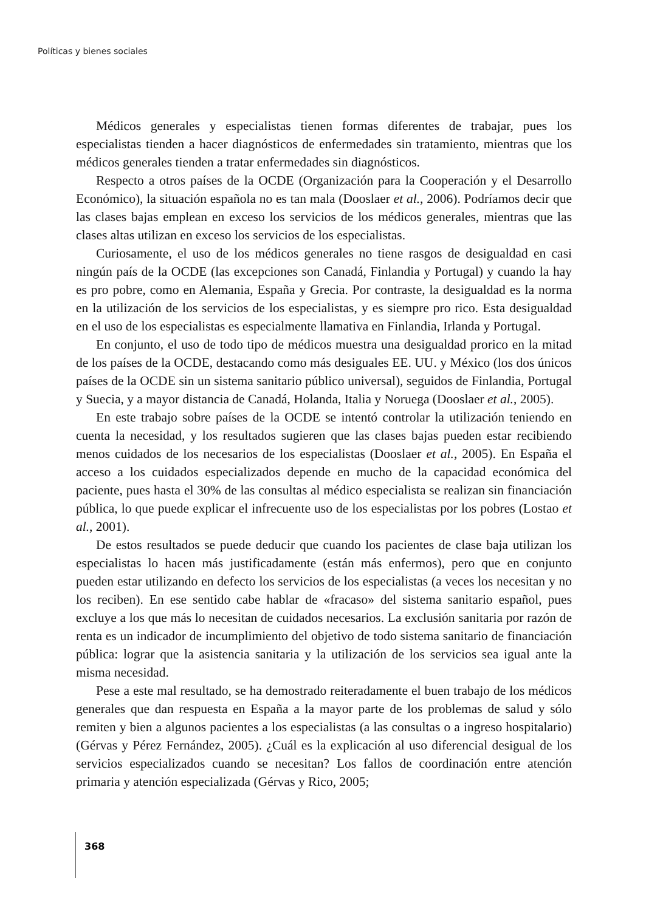Políticas y bienes sociales
Médicos generales y especialistas tienen formas diferentes de trabajar, pues los especialistas tienden a hacer diagnósticos de enfermedades sin tratamiento, mientras que los médicos generales tienden a tratar enfermedades sin diagnósticos.
Respecto a otros países de la OCDE (Organización para la Cooperación y el Desarrollo Económico), la situación española no es tan mala (Dooslaer et al., 2006). Podríamos decir que las clases bajas emplean en exceso los servicios de los médicos generales, mientras que las clases altas utilizan en exceso los servicios de los especialistas.
Curiosamente, el uso de los médicos generales no tiene rasgos de desigualdad en casi ningún país de la OCDE (las excepciones son Canadá, Finlandia y Portugal) y cuando la hay es pro pobre, como en Alemania, España y Grecia. Por contraste, la desigualdad es la norma en la utilización de los servicios de los especialistas, y es siempre pro rico. Esta desigualdad en el uso de los especialistas es especialmente llamativa en Finlandia, Irlanda y Portugal.
En conjunto, el uso de todo tipo de médicos muestra una desigualdad prorico en la mitad de los países de la OCDE, destacando como más desiguales EE. UU. y México (los dos únicos países de la OCDE sin un sistema sanitario público universal), seguidos de Finlandia, Portugal y Suecia, y a mayor distancia de Canadá, Holanda, Italia y Noruega (Dooslaer et al., 2005).
En este trabajo sobre países de la OCDE se intentó controlar la utilización teniendo en cuenta la necesidad, y los resultados sugieren que las clases bajas pueden estar recibiendo menos cuidados de los necesarios de los especialistas (Dooslaer et al., 2005). En España el acceso a los cuidados especializados depende en mucho de la capacidad económica del paciente, pues hasta el 30% de las consultas al médico especialista se realizan sin financiación pública, lo que puede explicar el infrecuente uso de los especialistas por los pobres (Lostao et al., 2001).
De estos resultados se puede deducir que cuando los pacientes de clase baja utilizan los especialistas lo hacen más justificadamente (están más enfermos), pero que en conjunto pueden estar utilizando en defecto los servicios de los especialistas (a veces los necesitan y no los reciben). En ese sentido cabe hablar de «fracaso» del sistema sanitario español, pues excluye a los que más lo necesitan de cuidados necesarios. La exclusión sanitaria por razón de renta es un indicador de incumplimiento del objetivo de todo sistema sanitario de financiación pública: lograr que la asistencia sanitaria y la utilización de los servicios sea igual ante la misma necesidad.
Pese a este mal resultado, se ha demostrado reiteradamente el buen trabajo de los médicos generales que dan respuesta en España a la mayor parte de los problemas de salud y sólo remiten y bien a algunos pacientes a los especialistas (a las consultas o a ingreso hospitalario) (Gérvas y Pérez Fernández, 2005). ¿Cuál es la explicación al uso diferencial desigual de los servicios especializados cuando se necesitan? Los fallos de coordinación entre atención primaria y atención especializada (Gérvas y Rico, 2005;
368